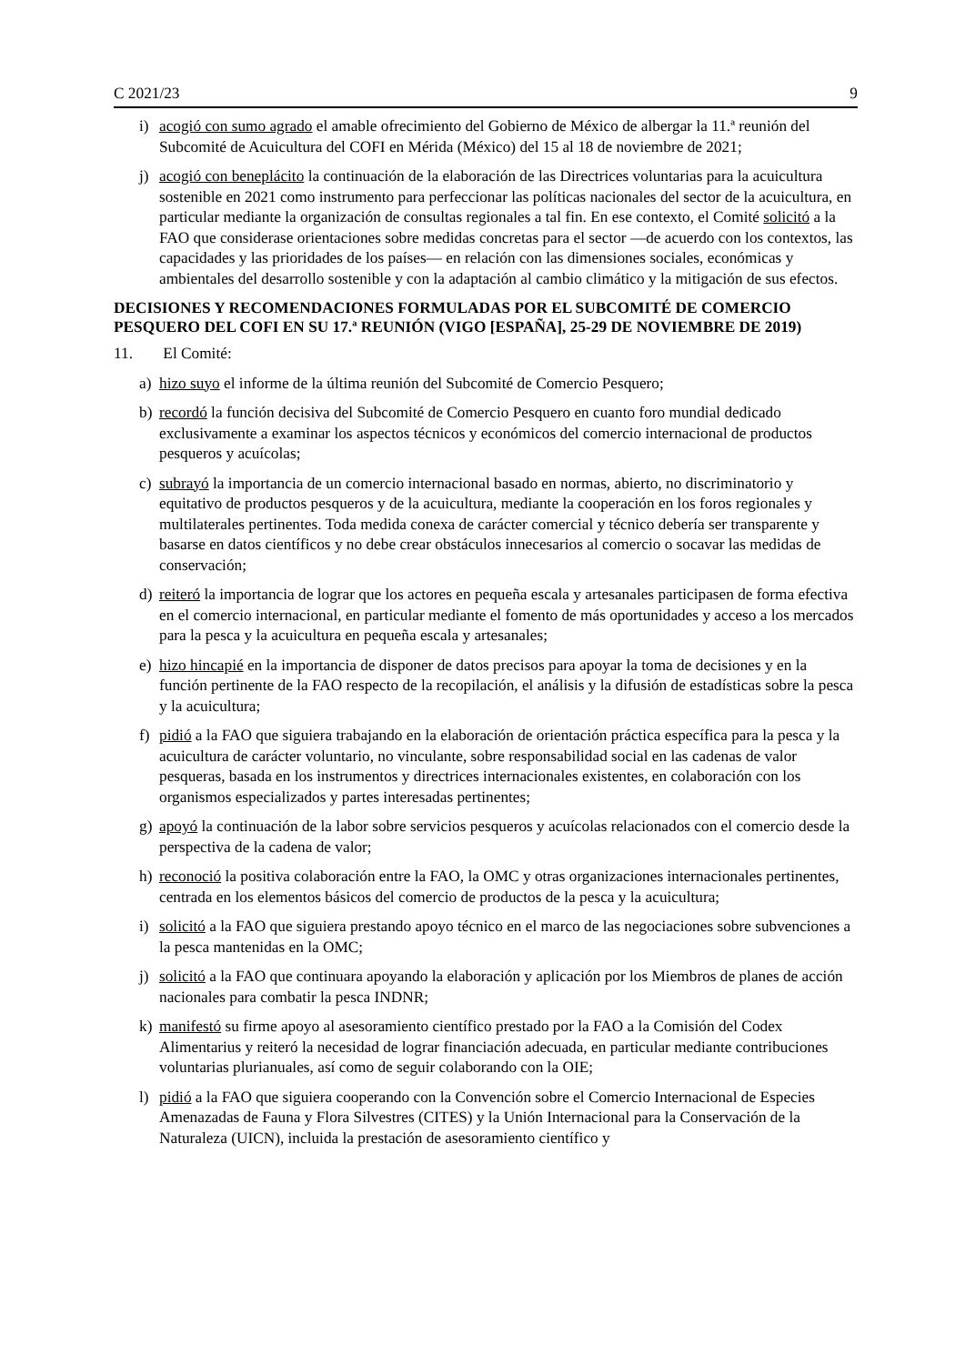C 2021/23 9
i) acogió con sumo agrado el amable ofrecimiento del Gobierno de México de albergar la 11.ª reunión del Subcomité de Acuicultura del COFI en Mérida (México) del 15 al 18 de noviembre de 2021;
j) acogió con beneplácito la continuación de la elaboración de las Directrices voluntarias para la acuicultura sostenible en 2021 como instrumento para perfeccionar las políticas nacionales del sector de la acuicultura, en particular mediante la organización de consultas regionales a tal fin. En ese contexto, el Comité solicitó a la FAO que considerase orientaciones sobre medidas concretas para el sector —de acuerdo con los contextos, las capacidades y las prioridades de los países— en relación con las dimensiones sociales, económicas y ambientales del desarrollo sostenible y con la adaptación al cambio climático y la mitigación de sus efectos.
DECISIONES Y RECOMENDACIONES FORMULADAS POR EL SUBCOMITÉ DE COMERCIO PESQUERO DEL COFI EN SU 17.ª REUNIÓN (VIGO [ESPAÑA], 25-29 DE NOVIEMBRE DE 2019)
11. El Comité:
a) hizo suyo el informe de la última reunión del Subcomité de Comercio Pesquero;
b) recordó la función decisiva del Subcomité de Comercio Pesquero en cuanto foro mundial dedicado exclusivamente a examinar los aspectos técnicos y económicos del comercio internacional de productos pesqueros y acuícolas;
c) subrayó la importancia de un comercio internacional basado en normas, abierto, no discriminatorio y equitativo de productos pesqueros y de la acuicultura, mediante la cooperación en los foros regionales y multilaterales pertinentes. Toda medida conexa de carácter comercial y técnico debería ser transparente y basarse en datos científicos y no debe crear obstáculos innecesarios al comercio o socavar las medidas de conservación;
d) reiteró la importancia de lograr que los actores en pequeña escala y artesanales participasen de forma efectiva en el comercio internacional, en particular mediante el fomento de más oportunidades y acceso a los mercados para la pesca y la acuicultura en pequeña escala y artesanales;
e) hizo hincapié en la importancia de disponer de datos precisos para apoyar la toma de decisiones y en la función pertinente de la FAO respecto de la recopilación, el análisis y la difusión de estadísticas sobre la pesca y la acuicultura;
f) pidió a la FAO que siguiera trabajando en la elaboración de orientación práctica específica para la pesca y la acuicultura de carácter voluntario, no vinculante, sobre responsabilidad social en las cadenas de valor pesqueras, basada en los instrumentos y directrices internacionales existentes, en colaboración con los organismos especializados y partes interesadas pertinentes;
g) apoyó la continuación de la labor sobre servicios pesqueros y acuícolas relacionados con el comercio desde la perspectiva de la cadena de valor;
h) reconoció la positiva colaboración entre la FAO, la OMC y otras organizaciones internacionales pertinentes, centrada en los elementos básicos del comercio de productos de la pesca y la acuicultura;
i) solicitó a la FAO que siguiera prestando apoyo técnico en el marco de las negociaciones sobre subvenciones a la pesca mantenidas en la OMC;
j) solicitó a la FAO que continuara apoyando la elaboración y aplicación por los Miembros de planes de acción nacionales para combatir la pesca INDNR;
k) manifestó su firme apoyo al asesoramiento científico prestado por la FAO a la Comisión del Codex Alimentarius y reiteró la necesidad de lograr financiación adecuada, en particular mediante contribuciones voluntarias plurianuales, así como de seguir colaborando con la OIE;
l) pidió a la FAO que siguiera cooperando con la Convención sobre el Comercio Internacional de Especies Amenazadas de Fauna y Flora Silvestres (CITES) y la Unión Internacional para la Conservación de la Naturaleza (UICN), incluida la prestación de asesoramiento científico y